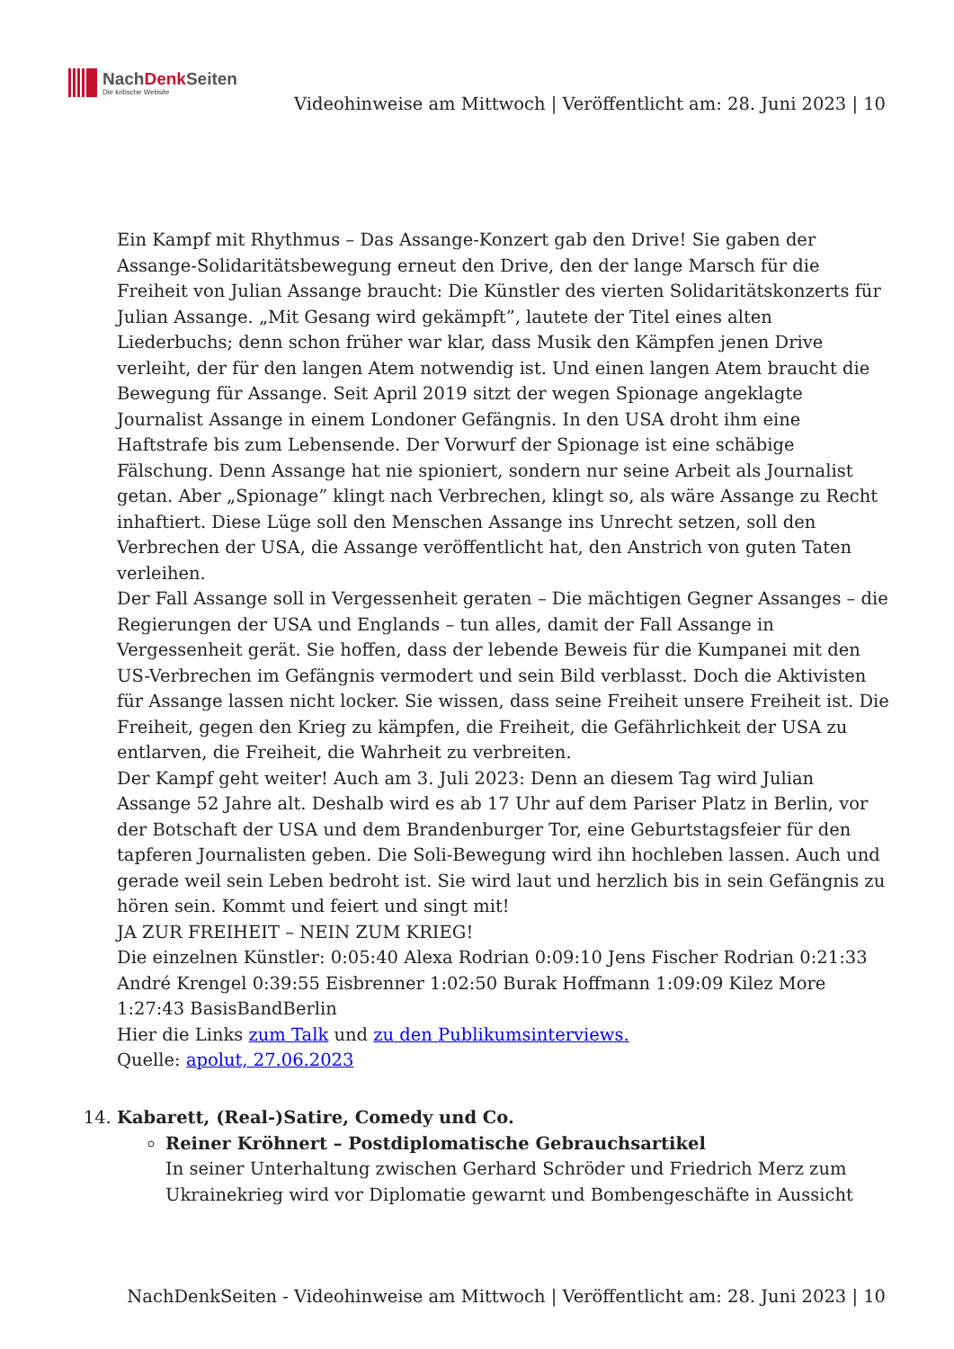NachDenk Seiten
Die kritische Website
Videohinweise am Mittwoch | Veröffentlicht am: 28. Juni 2023 | 10
Ein Kampf mit Rhythmus – Das Assange-Konzert gab den Drive! Sie gaben der Assange-Solidaritätsbewegung erneut den Drive, den der lange Marsch für die Freiheit von Julian Assange braucht: Die Künstler des vierten Solidaritätskonzerts für Julian Assange. „Mit Gesang wird gekämpft”, lautete der Titel eines alten Liederbuchs; denn schon früher war klar, dass Musik den Kämpfen jenen Drive verleiht, der für den langen Atem notwendig ist. Und einen langen Atem braucht die Bewegung für Assange. Seit April 2019 sitzt der wegen Spionage angeklagte Journalist Assange in einem Londoner Gefängnis. In den USA droht ihm eine Haftstrafe bis zum Lebensende. Der Vorwurf der Spionage ist eine schäbige Fälschung. Denn Assange hat nie spioniert, sondern nur seine Arbeit als Journalist getan. Aber „Spionage” klingt nach Verbrechen, klingt so, als wäre Assange zu Recht inhaftiert. Diese Lüge soll den Menschen Assange ins Unrecht setzen, soll den Verbrechen der USA, die Assange veröffentlicht hat, den Anstrich von guten Taten verleihen.
Der Fall Assange soll in Vergessenheit geraten – Die mächtigen Gegner Assanges – die Regierungen der USA und Englands – tun alles, damit der Fall Assange in Vergessenheit gerät. Sie hoffen, dass der lebende Beweis für die Kumpanei mit den US-Verbrechen im Gefängnis vermodert und sein Bild verblasst. Doch die Aktivisten für Assange lassen nicht locker. Sie wissen, dass seine Freiheit unsere Freiheit ist. Die Freiheit, gegen den Krieg zu kämpfen, die Freiheit, die Gefährlichkeit der USA zu entlarven, die Freiheit, die Wahrheit zu verbreiten.
Der Kampf geht weiter! Auch am 3. Juli 2023: Denn an diesem Tag wird Julian Assange 52 Jahre alt. Deshalb wird es ab 17 Uhr auf dem Pariser Platz in Berlin, vor der Botschaft der USA und dem Brandenburger Tor, eine Geburtstagsfeier für den tapferen Journalisten geben. Die Soli-Bewegung wird ihn hochleben lassen. Auch und gerade weil sein Leben bedroht ist. Sie wird laut und herzlich bis in sein Gefängnis zu hören sein. Kommt und feiert und singt mit!
JA ZUR FREIHEIT – NEIN ZUM KRIEG!
Die einzelnen Künstler: 0:05:40 Alexa Rodrian 0:09:10 Jens Fischer Rodrian 0:21:33 André Krengel 0:39:55 Eisbrenner 1:02:50 Burak Hoffmann 1:09:09 Kilez More 1:27:43 BasisBandBerlin
Hier die Links zum Talk und zu den Publikumsinterviews.
Quelle: apolut, 27.06.2023
14. Kabarett, (Real-)Satire, Comedy und Co.
Reiner Kröhnert – Postdiplomatische Gebrauchsartikel
In seiner Unterhaltung zwischen Gerhard Schröder und Friedrich Merz zum Ukrainekrieg wird vor Diplomatie gewarnt und Bombengeschäfte in Aussicht
NachDenkSeiten - Videohinweise am Mittwoch | Veröffentlicht am: 28. Juni 2023 | 10